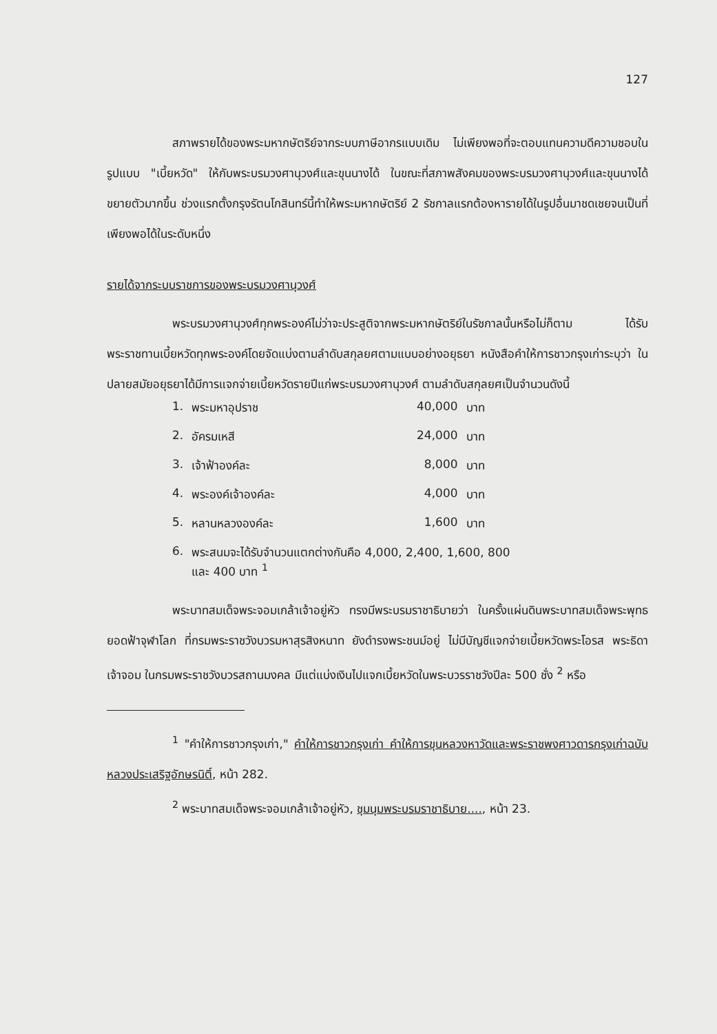127
สภาพรายได้ของพระมหากษัตริย์จากระบบภาษีอากรแบบเดิม ไม่เพียงพอที่จะตอบแทนความดีความชอบในรูปแบบ "เบี้ยหวัด" ให้กับพระบรมวงศานุวงศ์และขุนนางได้ ในขณะที่สภาพสังคมของพระบรมวงศานุวงศ์และขุนนางได้ขยายตัวมากขึ้น ช่วงแรกตั้งกรุงรัตนโกสินทร์นี้ทำให้พระมหากษัตริย์ 2 รัชกาลแรกต้องหารายได้ในรูปอื่นมาชดเชยจนเป็นที่เพียงพอได้ในระดับหนึ่ง
รายได้จากระบบราชการของพระบรมวงศานุวงศ์
พระบรมวงศานุวงศ์ทุกพระองค์ไม่ว่าจะประสูติจากพระมหากษัตริย์ในรัชกาลนั้นหรือไม่ก็ตาม ได้รับพระราชทานเบี้ยหวัดทุกพระองค์โดยจัดแบ่งตามลำดับสกุลยศตามแบบอย่างอยุธยา หนังสือคำให้การชาวกรุงเก่าระบุว่า ในปลายสมัยอยุธยาได้มีการแจกจ่ายเบี้ยหวัดรายปีแก่พระบรมวงศานุวงศ์ ตามลำดับสกุลยศเป็นจำนวนดังนี้
| 1. | พระมหาอุปราช | 40,000 | บาท |
| 2. | อัครมเหสี | 24,000 | บาท |
| 3. | เจ้าฟ้าองค์ละ | 8,000 | บาท |
| 4. | พระองค์เจ้าองค์ละ | 4,000 | บาท |
| 5. | หลานหลวงองค์ละ | 1,600 | บาท |
| 6. | พระสนมจะได้รับจำนวนแตกต่างกันคือ 4,000, 2,400, 1,600, 800 และ 400 บาท <sup>1</sup> | | |
พระบาทสมเด็จพระจอมเกล้าเจ้าอยู่หัว ทรงมีพระบรมราชาธิบายว่า ในครั้งแผ่นดินพระบาทสมเด็จพระพุทธยอดฟ้าจุฬาโลก ที่กรมพระราชวังบวรมหาสุรสิงหนาท ยังดำรงพระชนม์อยู่ ไม่มีบัญชีแจกจ่ายเบี้ยหวัดพระโอรส พระธิดา เจ้าจอม ในกรมพระราชวังบวรสถานมงคล มีแต่แบ่งเงินไปแจกเบี้ยหวัดในพระบวรราชวังปีละ 500 ชั่ง <sup>2</sup> หรือ
<sup>1</sup> "คำให้การชาวกรุงเก่า," คำให้การชาวกรุงเก่า คำให้การขุนหลวงหาวัดและพระราชพงศาวดารกรุงเก่าฉบับหลวงประเสริฐอักษรนิติ์, หน้า 282.
<sup>2</sup> พระบาทสมเด็จพระจอมเกล้าเจ้าอยู่หัว, ชุมนุมพระบรมราชาธิบาย...., หน้า 23.